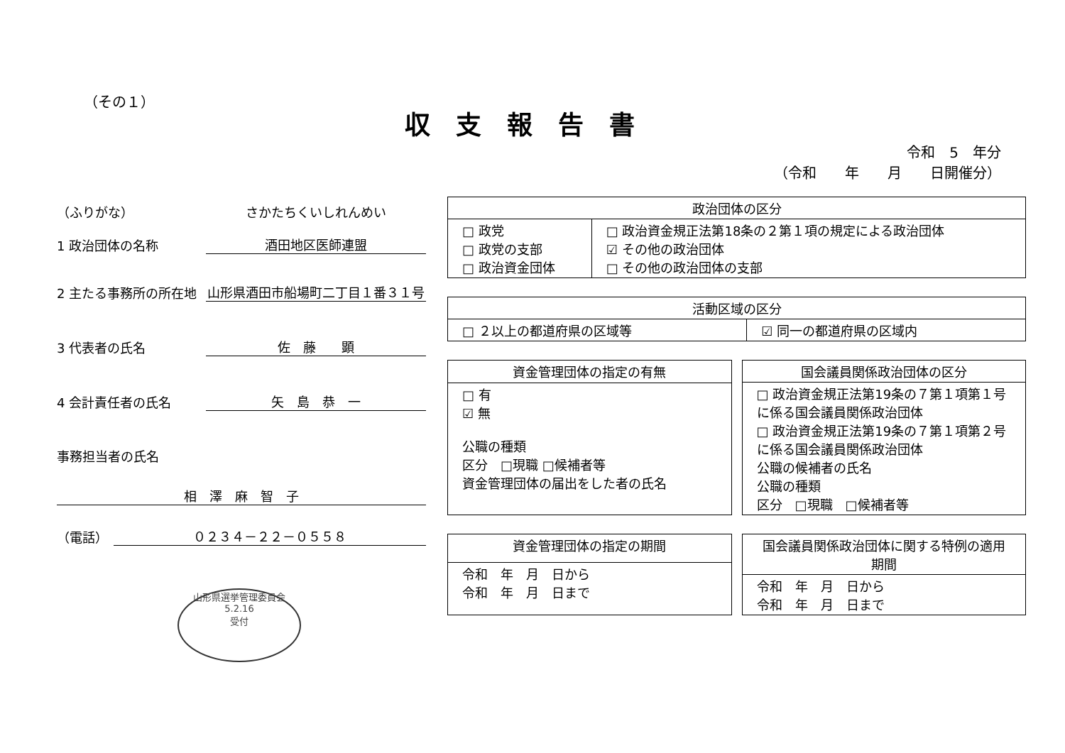（その１）
収支報告書
令和　5　年分
（令和　　年　　月　　日開催分）
（ふりがな） さかたちくいしれんめい
1 政治団体の名称 酒田地区医師連盟
2 主たる事務所の所在地 山形県酒田市船場町二丁目１番３１号
3 代表者の氏名 佐　藤　　顕
4 会計責任者の氏名 矢　島　恭　一
事務担当者の氏名
相　澤　麻　智　子
（電話） ０２３４－２２－０５５８
山形県選挙管理委員会
5.2.16
受付
| 政治団体の区分 | |
| --- | --- |
| □ 政党 □ 政党の支部 □ 政治資金団体 | □ 政治資金規正法第18条の２第１項の規定による政治団体 ☑ その他の政治団体 □ その他の政治団体の支部 |
| 活動区域の区分 | |
| --- | --- |
| □ ２以上の都道府県の区域等 | ☑ 同一の都道府県の区域内 |
| 資金管理団体の指定の有無 |
| --- |
| □ 有 ☑ 無 公職の種類 区分 □現職 □候補者等 資金管理団体の届出をした者の氏名 |
| 国会議員関係政治団体の区分 |
| --- |
| □ 政治資金規正法第19条の７第１項第１号に係る国会議員関係政治団体 □ 政治資金規正法第19条の７第１項第２号に係る国会議員関係政治団体 公職の候補者の氏名 公職の種類 区分 □現職 □候補者等 |
| 資金管理団体の指定の期間 |
| --- |
| 令和 年 月 日から 令和 年 月 日まで |
| 国会議員関係政治団体に関する特例の適用期間 |
| --- |
| 令和 年 月 日から 令和 年 月 日まで |